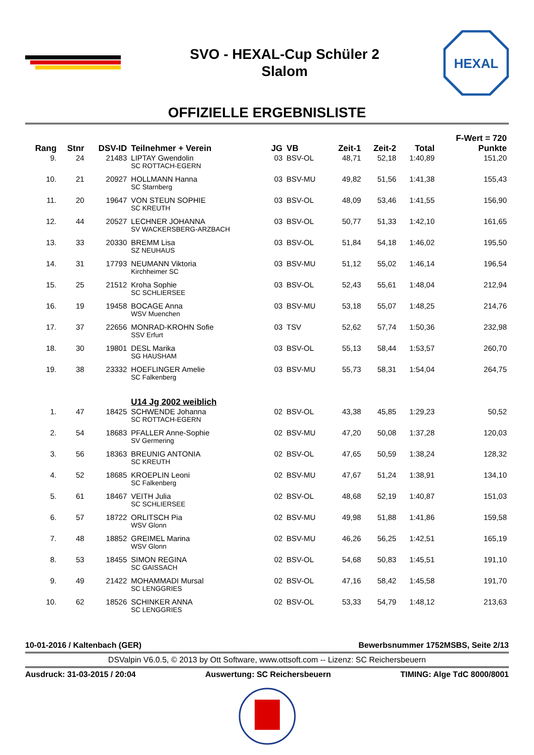SVO - HEXAL-Cup Schüler 2
Slalom
HEXAL
OFFIZIELLE ERGEBNISLISTE
| Rang | Stnr | DSV-ID | Teilnehmer + Verein | JG | VB | Zeit-1 | Zeit-2 | Total | F-Wert = 720 Punkte |
| --- | --- | --- | --- | --- | --- | --- | --- | --- | --- |
| 9. | 24 | 21483 | LIPTAY Gwendolin SC ROTTACH-EGERN | 03 | BSV-OL | 48,71 | 52,18 | 1:40,89 | 151,20 |
| 10. | 21 | 20927 | HOLLMANN Hanna SC Starnberg | 03 | BSV-MU | 49,82 | 51,56 | 1:41,38 | 155,43 |
| 11. | 20 | 19647 | VON STEUN SOPHIE SC KREUTH | 03 | BSV-OL | 48,09 | 53,46 | 1:41,55 | 156,90 |
| 12. | 44 | 20527 | LECHNER JOHANNA SV WACKERSBERG-ARZBACH | 03 | BSV-OL | 50,77 | 51,33 | 1:42,10 | 161,65 |
| 13. | 33 | 20330 | BREMM Lisa SZ NEUHAUS | 03 | BSV-OL | 51,84 | 54,18 | 1:46,02 | 195,50 |
| 14. | 31 | 17793 | NEUMANN Viktoria Kirchheimer SC | 03 | BSV-MU | 51,12 | 55,02 | 1:46,14 | 196,54 |
| 15. | 25 | 21512 | Kroha Sophie SC SCHLIERSEE | 03 | BSV-OL | 52,43 | 55,61 | 1:48,04 | 212,94 |
| 16. | 19 | 19458 | BOCAGE Anna WSV Muenchen | 03 | BSV-MU | 53,18 | 55,07 | 1:48,25 | 214,76 |
| 17. | 37 | 22656 | MONRAD-KROHN Sofie SSV Erfurt | 03 | TSV | 52,62 | 57,74 | 1:50,36 | 232,98 |
| 18. | 30 | 19801 | DESL Marika SG HAUSHAM | 03 | BSV-OL | 55,13 | 58,44 | 1:53,57 | 260,70 |
| 19. | 38 | 23332 | HOEFLINGER Amelie SC Falkenberg | 03 | BSV-MU | 55,73 | 58,31 | 1:54,04 | 264,75 |
| | | | U14 Jg 2002 weiblich | | | | | | |
| 1. | 47 | 18425 | SCHWENDE Johanna SC ROTTACH-EGERN | 02 | BSV-OL | 43,38 | 45,85 | 1:29,23 | 50,52 |
| 2. | 54 | 18683 | PFALLER Anne-Sophie SV Germering | 02 | BSV-MU | 47,20 | 50,08 | 1:37,28 | 120,03 |
| 3. | 56 | 18363 | BREUNIG ANTONIA SC KREUTH | 02 | BSV-OL | 47,65 | 50,59 | 1:38,24 | 128,32 |
| 4. | 52 | 18685 | KROEPLIN Leoni SC Falkenberg | 02 | BSV-MU | 47,67 | 51,24 | 1:38,91 | 134,10 |
| 5. | 61 | 18467 | VEITH Julia SC SCHLIERSEE | 02 | BSV-OL | 48,68 | 52,19 | 1:40,87 | 151,03 |
| 6. | 57 | 18722 | ORLITSCH Pia WSV Glonn | 02 | BSV-MU | 49,98 | 51,88 | 1:41,86 | 159,58 |
| 7. | 48 | 18852 | GREIMEL Marina WSV Glonn | 02 | BSV-MU | 46,26 | 56,25 | 1:42,51 | 165,19 |
| 8. | 53 | 18455 | SIMON REGINA SC GAISSACH | 02 | BSV-OL | 54,68 | 50,83 | 1:45,51 | 191,10 |
| 9. | 49 | 21422 | MOHAMMADI Mursal SC LENGGRIES | 02 | BSV-OL | 47,16 | 58,42 | 1:45,58 | 191,70 |
| 10. | 62 | 18526 | SCHINKER ANNA SC LENGGRIES | 02 | BSV-OL | 53,33 | 54,79 | 1:48,12 | 213,63 |
10-01-2016 / Kaltenbach (GER) Bewerbsnummer 1752MSBS, Seite 2/13
DSValpin V6.0.5, © 2013 by Ott Software, www.ottsoft.com -- Lizenz: SC Reichersbeuern
Ausdruck: 31-03-2015 / 20:04 Auswertung: SC Reichersbeuern TIMING: Alge TdC 8000/8001